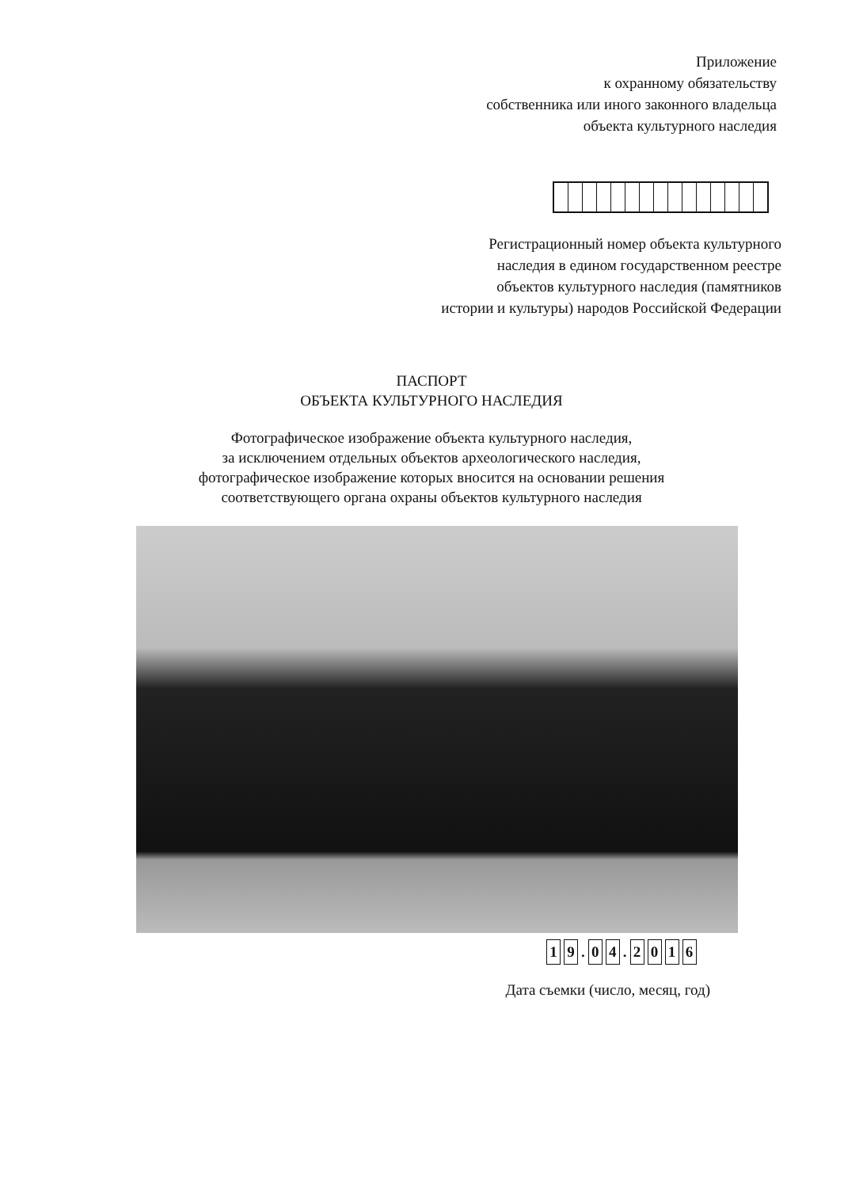Приложение
к охранному обязательству
собственника или иного законного владельца
объекта культурного наследия
Регистрационный номер объекта культурного
наследия в едином государственном реестре
объектов культурного наследия (памятников
истории и культуры) народов Российской Федерации
ПАСПОРТ
ОБЪЕКТА КУЛЬТУРНОГО НАСЛЕДИЯ
Фотографическое изображение объекта культурного наследия,
за исключением отдельных объектов археологического наследия,
фотографическое изображение которых вносится на основании решения
соответствующего органа охраны объектов культурного наследия
1 9 . 0 4 . 2016
Дата съемки (число, месяц, год)